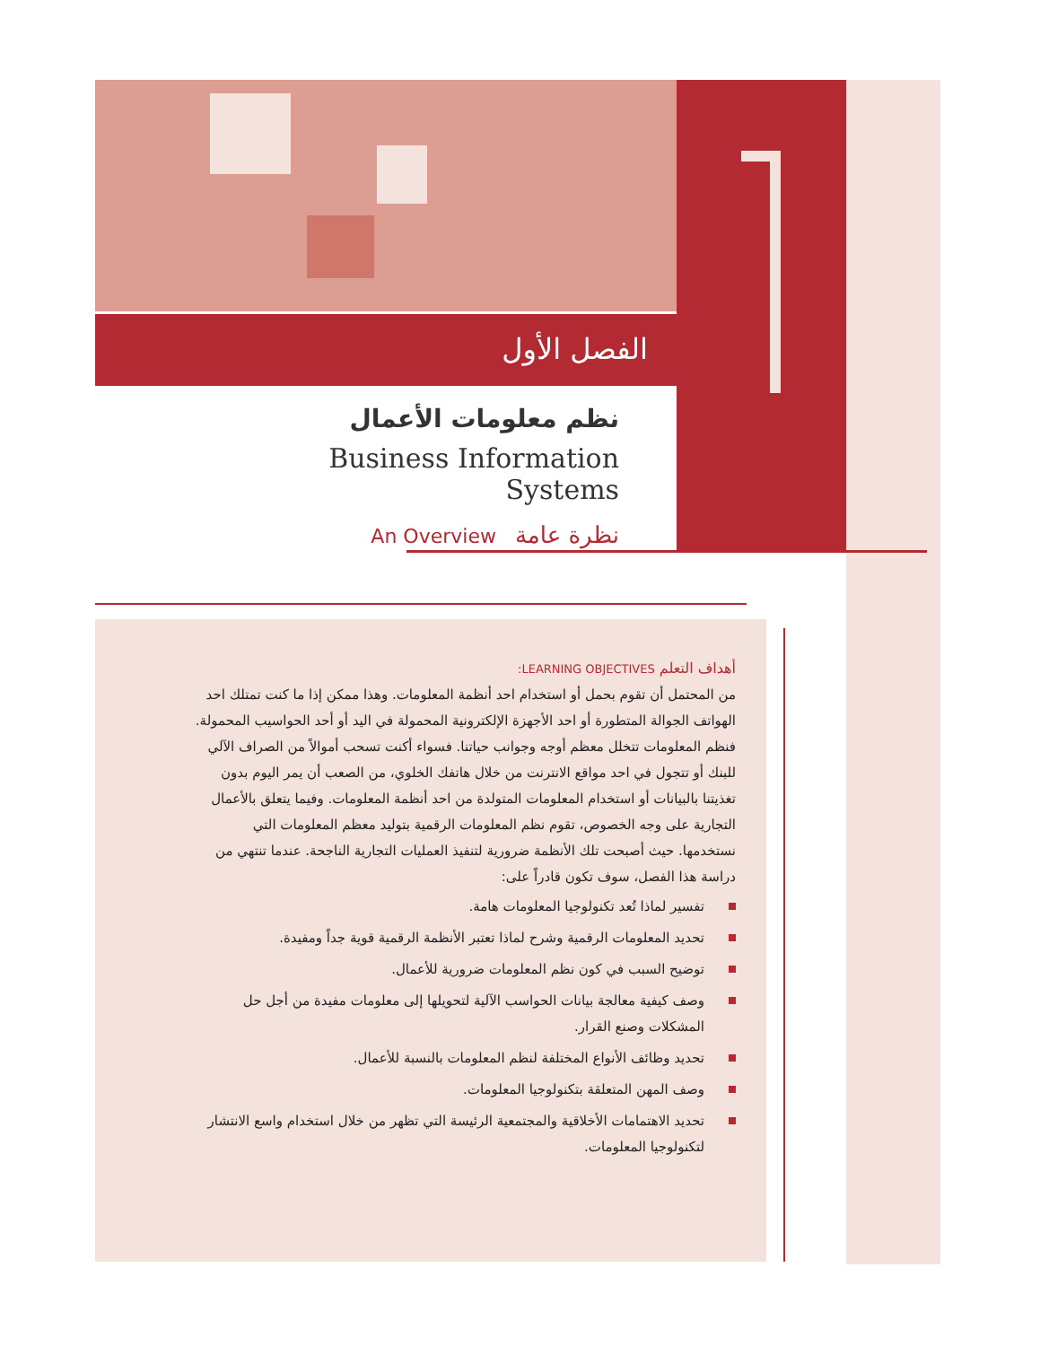الفصل الأول
نظم معلومات الأعمال
Business Information Systems
An Overview نظرة عامة
أهداف التعلم LEARNING OBJECTIVES:
من المحتمل أن تقوم بحمل أو استخدام احد أنظمة المعلومات. وهذا ممكن إذا ما كنت تمتلك احد الهواتف الجوالة المتطورة أو احد الأجهزة الإلكترونية المحمولة في اليد أو أحد الحواسيب المحمولة. فنظم المعلومات تتخلل معظم أوجه وجوانب حياتنا. فسواء أكنت تسحب أموالاً من الصراف الآلي للبنك أو تتجول في احد مواقع الانترنت من خلال هاتفك الخلوي، من الصعب أن يمر اليوم بدون تغذيتنا بالبيانات أو استخدام المعلومات المتولدة من احد أنظمة المعلومات. وفيما يتعلق بالأعمال التجارية على وجه الخصوص، تقوم نظم المعلومات الرقمية بتوليد معظم المعلومات التي نستخدمها. حيث أصبحت تلك الأنظمة ضرورية لتنفيذ العمليات التجارية الناجحة. عندما تنتهي من دراسة هذا الفصل، سوف تكون قادراً على:
تفسير لماذا تُعد تكنولوجيا المعلومات هامة.
تحديد المعلومات الرقمية وشرح لماذا تعتبر الأنظمة الرقمية قوية جداً ومفيدة.
توضيح السبب في كون نظم المعلومات ضرورية للأعمال.
وصف كيفية معالجة بيانات الحواسب الآلية لتحويلها إلى معلومات مفيدة من أجل حل المشكلات وصنع القرار.
تحديد وظائف الأنواع المختلفة لنظم المعلومات بالنسبة للأعمال.
وصف المهن المتعلقة بتكنولوجيا المعلومات.
تحديد الاهتمامات الأخلاقية والمجتمعية الرئيسة التي تظهر من خلال استخدام واسع الانتشار لتكنولوجيا المعلومات.